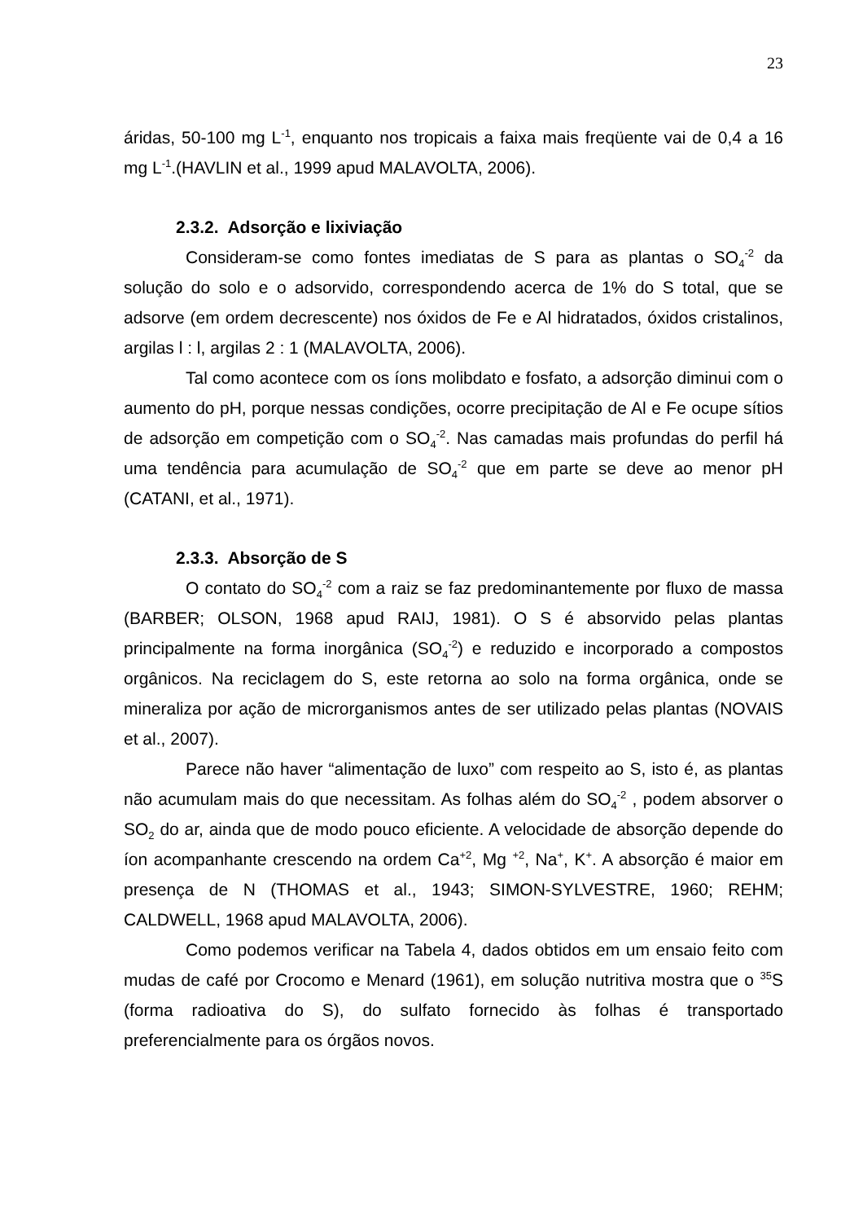23
áridas, 50-100 mg L<sup>-1</sup>, enquanto nos tropicais a faixa mais freqüente vai de 0,4 a 16 mg L<sup>-1</sup>.(HAVLIN et al., 1999 apud MALAVOLTA, 2006).
2.3.2. Adsorção e lixiviação
Consideram-se como fontes imediatas de S para as plantas o SO<sub>4</sub><sup>-2</sup> da solução do solo e o adsorvido, correspondendo acerca de 1% do S total, que se adsorve (em ordem decrescente) nos óxidos de Fe e Al hidratados, óxidos cristalinos, argilas l : l, argilas 2 : 1 (MALAVOLTA, 2006).
Tal como acontece com os íons molibdato e fosfato, a adsorção diminui com o aumento do pH, porque nessas condições, ocorre precipitação de Al e Fe ocupe sítios de adsorção em competição com o SO<sub>4</sub><sup>-2</sup>. Nas camadas mais profundas do perfil há uma tendência para acumulação de SO<sub>4</sub><sup>-2</sup> que em parte se deve ao menor pH (CATANI, et al., 1971).
2.3.3. Absorção de S
O contato do SO<sub>4</sub><sup>-2</sup> com a raiz se faz predominantemente por fluxo de massa (BARBER; OLSON, 1968 apud RAIJ, 1981). O S é absorvido pelas plantas principalmente na forma inorgânica (SO<sub>4</sub><sup>-2</sup>) e reduzido e incorporado a compostos orgânicos. Na reciclagem do S, este retorna ao solo na forma orgânica, onde se mineraliza por ação de microrganismos antes de ser utilizado pelas plantas (NOVAIS et al., 2007).
Parece não haver “alimentação de luxo” com respeito ao S, isto é, as plantas não acumulam mais do que necessitam. As folhas além do SO<sub>4</sub><sup>-2</sup> , podem absorver o SO<sub>2</sub> do ar, ainda que de modo pouco eficiente. A velocidade de absorção depende do íon acompanhante crescendo na ordem Ca<sup>+2</sup>, Mg <sup>+2</sup>, Na<sup>+</sup>, K<sup>+</sup>. A absorção é maior em presença de N (THOMAS et al., 1943; SIMON-SYLVESTRE, 1960; REHM; CALDWELL, 1968 apud MALAVOLTA, 2006).
Como podemos verificar na Tabela 4, dados obtidos em um ensaio feito com mudas de café por Crocomo e Menard (1961), em solução nutritiva mostra que o <sup>35</sup>S (forma radioativa do S), do sulfato fornecido às folhas é transportado preferencialmente para os órgãos novos.